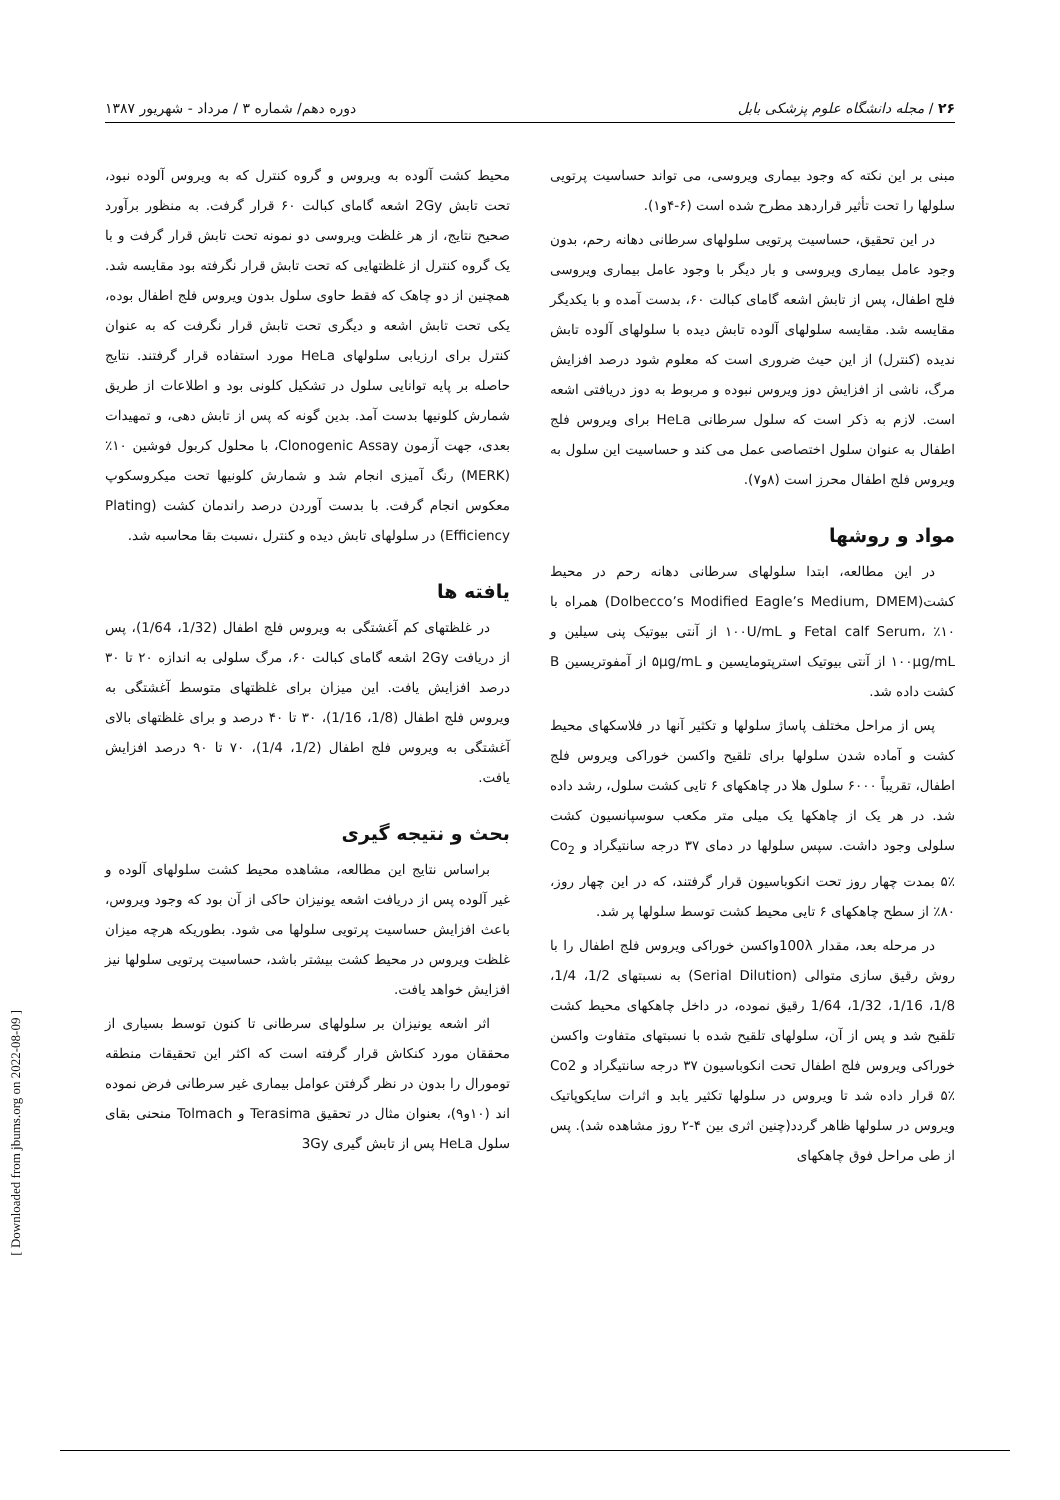۲۶ / مجله دانشگاه علوم پزشکی بابل دوره دهم/ شماره ۳ / مرداد - شهریور ۱۳۸۷
مبنی بر این نکته که وجود بیماری ویروسی، می تواند حساسیت پرتویی سلولها را تحت تأثیر قراردهد مطرح شده است (۶-۴و۱).
در این تحقیق، حساسیت پرتویی سلولهای سرطانی دهانه رحم، بدون وجود عامل بیماری ویروسی و بار دیگر با وجود عامل بیماری ویروسی فلج اطفال، پس از تابش اشعه گامای کبالت ۶۰، بدست آمده و با یکدیگر مقایسه شد. مقایسه سلولهای آلوده تابش دیده با سلولهای آلوده تابش ندیده (کنترل) از این حیث ضروری است که معلوم شود درصد افزایش مرگ، ناشی از افزایش دوز ویروس نبوده و مربوط به دوز دریافتی اشعه است. لازم به ذکر است که سلول سرطانی HeLa برای ویروس فلج اطفال به عنوان سلول اختصاصی عمل می کند و حساسیت این سلول به ویروس فلج اطفال محرز است (۸و۷).
مواد و روشها
در این مطالعه، ابتدا سلولهای سرطانی دهانه رحم در محیط کشت(Dolbecco’s Modified Eagle’s Medium, DMEM) همراه با ۱۰٪ ،Fetal calf Serum و ۱۰۰U/mL از آنتی بیوتیک پنی سیلین و ۱۰۰μg/mL از آنتی بیوتیک استرپتومایسین و ۵μg/mL از آمفوتریسین B کشت داده شد.
پس از مراحل مختلف پاساژ سلولها و تکثیر آنها در فلاسکهای محیط کشت و آماده شدن سلولها برای تلقیح واکسن خوراکی ویروس فلج اطفال، تقریباً ۶۰۰۰ سلول هلا در چاهکهای ۶ تایی کشت سلول، رشد داده شد. در هر یک از چاهکها یک میلی متر مکعب سوسپانسیون کشت سلولی وجود داشت. سپس سلولها در دمای ۳۷ درجه سانتیگراد و Co<sub>2</sub> ۵٪ بمدت چهار روز تحت انکوباسیون قرار گرفتند، که در این چهار روز، ۸۰٪ از سطح چاهکهای ۶ تایی محیط کشت توسط سلولها پر شد.
در مرحله بعد، مقدار 100λواکسن خوراکی ویروس فلج اطفال را با روش رقیق سازی متوالی (Serial Dilution) به نسبتهای 1/2، 1/4، 1/8، 1/16، 1/32، 1/64 رقیق نموده، در داخل چاهکهای محیط کشت تلقیح شد و پس از آن، سلولهای تلقیح شده با نسبتهای متفاوت واکسن خوراکی ویروس فلج اطفال تحت انکوباسیون ۳۷ درجه سانتیگراد و Co2 ۵٪ قرار داده شد تا ویروس در سلولها تکثیر یابد و اثرات سایکوپاتیک ویروس در سلولها ظاهر گردد(چنین اثری بین ۴-۲ روز مشاهده شد). پس از طی مراحل فوق چاهکهای
محیط کشت آلوده به ویروس و گروه کنترل که به ویروس آلوده نبود، تحت تابش 2Gy اشعه گامای کبالت ۶۰ قرار گرفت. به منظور برآورد صحیح نتایج، از هر غلظت ویروسی دو نمونه تحت تابش قرار گرفت و با یک گروه کنترل از غلظتهایی که تحت تابش قرار نگرفته بود مقایسه شد. همچنین از دو چاهک که فقط حاوی سلول بدون ویروس فلج اطفال بوده، یکی تحت تابش اشعه و دیگری تحت تابش قرار نگرفت که به عنوان کنترل برای ارزیابی سلولهای HeLa مورد استفاده قرار گرفتند. نتایج حاصله بر پایه توانایی سلول در تشکیل کلونی بود و اطلاعات از طریق شمارش کلونیها بدست آمد. بدین گونه که پس از تابش دهی، و تمهیدات بعدی، جهت آزمون Clonogenic Assay، با محلول کربول فوشین ۱۰٪ (MERK) رنگ آمیزی انجام شد و شمارش کلونیها تحت میکروسکوپ معکوس انجام گرفت. با بدست آوردن درصد راندمان کشت (Plating Efficiency) در سلولهای تابش دیده و کنترل ،نسبت بقا محاسبه شد.
یافته ها
در غلظتهای کم آغشتگی به ویروس فلج اطفال (1/32، 1/64)، پس از دریافت 2Gy اشعه گامای کبالت ۶۰، مرگ سلولی به اندازه ۲۰ تا ۳۰ درصد افزایش یافت. این میزان برای غلظتهای متوسط آغشتگی به ویروس فلج اطفال (1/8، 1/16)، ۳۰ تا ۴۰ درصد و برای غلظتهای بالای آغشتگی به ویروس فلج اطفال (1/2، 1/4)، ۷۰ تا ۹۰ درصد افزایش یافت.
بحث و نتیجه گیری
براساس نتایج این مطالعه، مشاهده محیط کشت سلولهای آلوده و غیر آلوده پس از دریافت اشعه یونیزان حاکی از آن بود که وجود ویروس، باعث افزایش حساسیت پرتویی سلولها می شود. بطوریکه هرچه میزان غلظت ویروس در محیط کشت بیشتر باشد، حساسیت پرتویی سلولها نیز افزایش خواهد یافت.
اثر اشعه یونیزان بر سلولهای سرطانی تا کنون توسط بسیاری از محققان مورد کنکاش قرار گرفته است که اکثر این تحقیقات منطقه تومورال را بدون در نظر گرفتن عوامل بیماری غیر سرطانی فرض نموده اند (۱۰و۹)، بعنوان مثال در تحقیق Terasima و Tolmach منحنی بقای سلول HeLa پس از تابش گیری 3Gy
[ Downloaded from jbums.org on 2022-08-09 ]